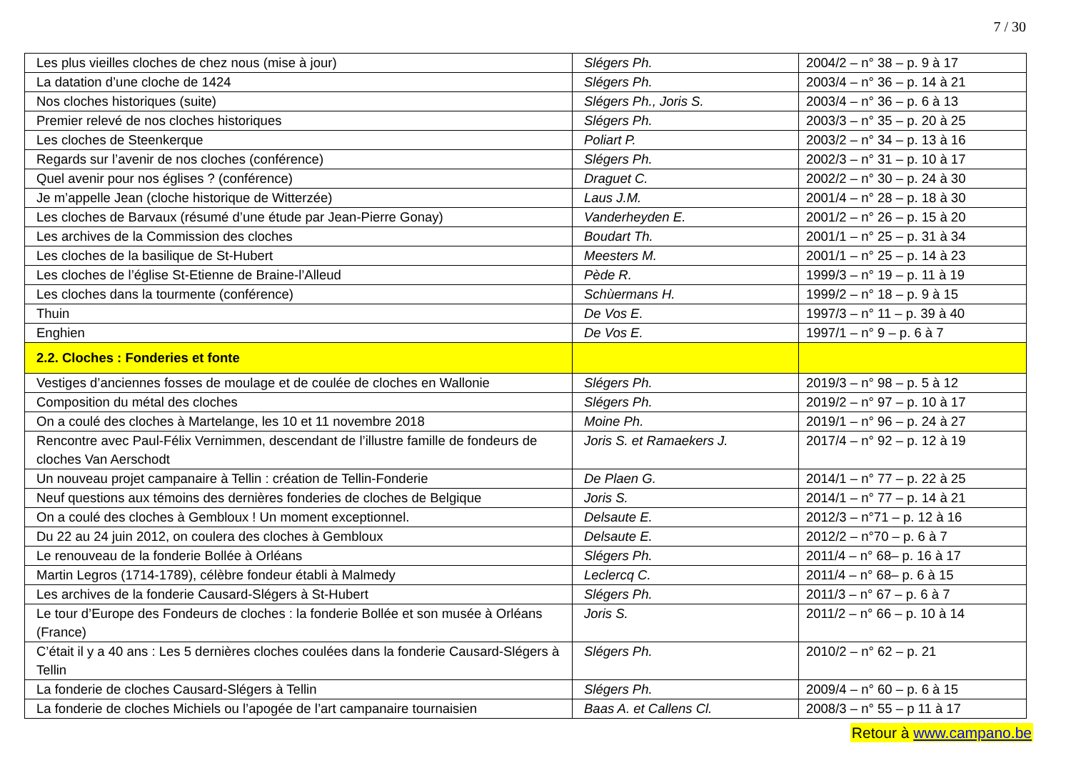7 / 30
| Les plus vieilles cloches de chez nous (mise à jour) | Slégers Ph. | 2004/2 – n° 38 – p. 9 à 17 |
| La datation d’une cloche de 1424 | Slégers Ph. | 2003/4 – n° 36 – p. 14 à 21 |
| Nos cloches historiques (suite) | Slégers Ph., Joris S. | 2003/4 – n° 36 – p. 6 à 13 |
| Premier relevé de nos cloches historiques | Slégers Ph. | 2003/3 – n° 35 – p. 20 à 25 |
| Les cloches de Steenkerque | Poliart P. | 2003/2 – n° 34 – p. 13 à 16 |
| Regards sur l’avenir de nos cloches (conférence) | Slégers Ph. | 2002/3 – n° 31 – p. 10 à 17 |
| Quel avenir pour nos églises ? (conférence) | Draguet C. | 2002/2 – n° 30 – p. 24 à 30 |
| Je m’appelle Jean (cloche historique de Witterzée) | Laus J.M. | 2001/4 – n° 28 – p. 18 à 30 |
| Les cloches de Barvaux (résumé d’une étude par Jean-Pierre Gonay) | Vanderheyden E. | 2001/2 – n° 26 – p. 15 à 20 |
| Les archives de la Commission des cloches | Boudart Th. | 2001/1 – n° 25 – p. 31 à 34 |
| Les cloches de la basilique de St-Hubert | Meesters M. | 2001/1 – n° 25 – p. 14 à 23 |
| Les cloches de l’église St-Etienne de Braine-l’Alleud | Pède R. | 1999/3 – n° 19 – p. 11 à 19 |
| Les cloches dans la tourmente (conférence) | Schùermans H. | 1999/2 – n° 18 – p. 9 à 15 |
| Thuin | De Vos E. | 1997/3 – n° 11 – p. 39 à 40 |
| Enghien | De Vos E. | 1997/1 – n° 9 – p. 6 à 7 |
| 2.2. Cloches : Fonderies et fonte | | |
| Vestiges d’anciennes fosses de moulage et de coulée de cloches en Wallonie | Slégers Ph. | 2019/3 – n° 98 – p. 5 à 12 |
| Composition du métal des cloches | Slégers Ph. | 2019/2 – n° 97 – p. 10 à 17 |
| On a coulé des cloches à Martelange, les 10 et 11 novembre 2018 | Moine Ph. | 2019/1 – n° 96 – p. 24 à 27 |
| Rencontre avec Paul-Félix Vernimmen, descendant de l’illustre famille de fondeurs de cloches Van Aerschodt | Joris S. et Ramaekers J. | 2017/4 – n° 92 – p. 12 à 19 |
| Un nouveau projet campanaire à Tellin : création de Tellin-Fonderie | De Plaen G. | 2014/1 – n° 77 – p. 22 à 25 |
| Neuf questions aux témoins des dernières fonderies de cloches de Belgique | Joris S. | 2014/1 – n° 77 – p. 14 à 21 |
| On a coulé des cloches à Gembloux ! Un moment exceptionnel. | Delsaute E. | 2012/3 – n°71 – p. 12 à 16 |
| Du 22 au 24 juin 2012, on coulera des cloches à Gembloux | Delsaute E. | 2012/2 – n°70 – p. 6 à 7 |
| Le renouveau de la fonderie Bollée à Orléans | Slégers Ph. | 2011/4 – n° 68– p. 16 à 17 |
| Martin Legros (1714-1789), célèbre fondeur établi à Malmedy | Leclercq C. | 2011/4 – n° 68– p. 6 à 15 |
| Les archives de la fonderie Causard-Slégers à St-Hubert | Slégers Ph. | 2011/3 – n° 67 – p. 6 à 7 |
| Le tour d’Europe des Fondeurs de cloches : la fonderie Bollée et son musée à Orléans (France) | Joris S. | 2011/2 – n° 66 – p. 10 à 14 |
| C’était il y a 40 ans : Les 5 dernières cloches coulées dans la fonderie Causard-Slégers à Tellin | Slégers Ph. | 2010/2 – n° 62 – p. 21 |
| La fonderie de cloches Causard-Slégers à Tellin | Slégers Ph. | 2009/4 – n° 60 – p. 6 à 15 |
| La fonderie de cloches Michiels ou l’apogée de l’art campanaire tournaisien | Baas A. et Callens Cl. | 2008/3 – n° 55 – p 11 à 17 |
Retour à www.campano.be